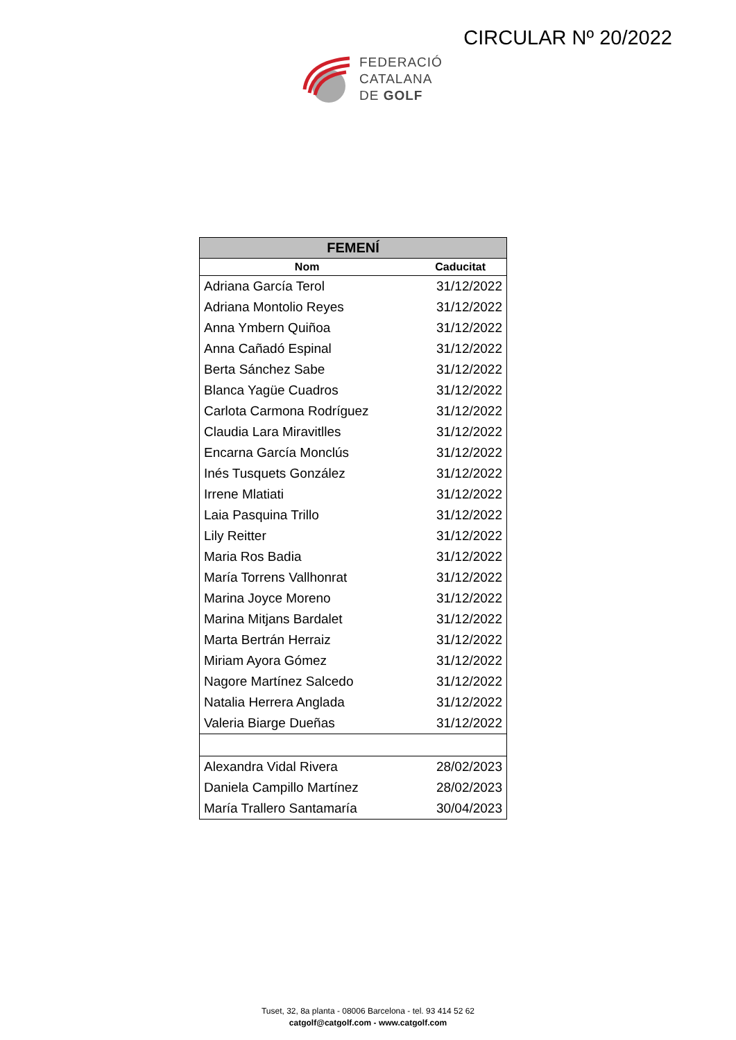CIRCULAR Nº 20/2022
FEDERACIÓ
CATALANA
DE GOLF
| FEMENÍ | |
| --- | --- |
| Nom | Caducitat |
| Adriana García Terol | 31/12/2022 |
| Adriana Montolio Reyes | 31/12/2022 |
| Anna Ymbern Quiñoa | 31/12/2022 |
| Anna Cañadó Espinal | 31/12/2022 |
| Berta Sánchez Sabe | 31/12/2022 |
| Blanca Yagüe Cuadros | 31/12/2022 |
| Carlota Carmona Rodríguez | 31/12/2022 |
| Claudia Lara Miravitlles | 31/12/2022 |
| Encarna García Monclús | 31/12/2022 |
| Inés Tusquets González | 31/12/2022 |
| Irrene Mlatiati | 31/12/2022 |
| Laia Pasquina Trillo | 31/12/2022 |
| Lily Reitter | 31/12/2022 |
| Maria Ros Badia | 31/12/2022 |
| María Torrens Vallhonrat | 31/12/2022 |
| Marina Joyce Moreno | 31/12/2022 |
| Marina Mitjans Bardalet | 31/12/2022 |
| Marta Bertrán Herraiz | 31/12/2022 |
| Miriam Ayora Gómez | 31/12/2022 |
| Nagore Martínez Salcedo | 31/12/2022 |
| Natalia Herrera Anglada | 31/12/2022 |
| Valeria Biarge Dueñas | 31/12/2022 |
| Alexandra Vidal Rivera | 28/02/2023 |
| Daniela Campillo Martínez | 28/02/2023 |
| María Trallero Santamaría | 30/04/2023 |
Tuset, 32, 8a planta - 08006 Barcelona - tel. 93 414 52 62
catgolf@catgolf.com - www.catgolf.com